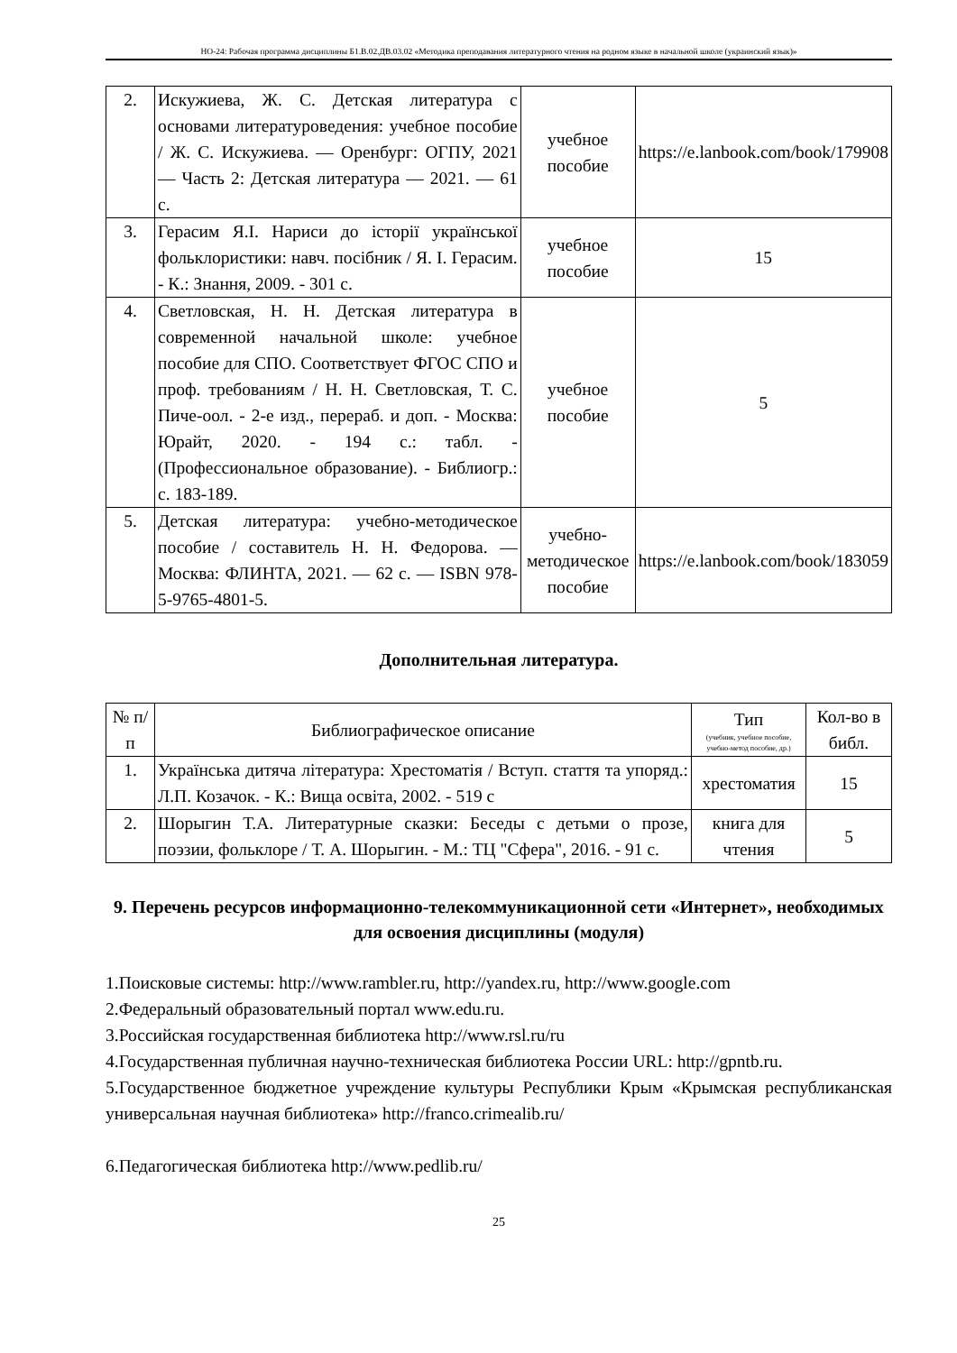НО-24: Рабочая программа дисциплины Б1.В.02.ДВ.03.02 «Методика преподавания литературного чтения на родном языке в начальной школе (украинский язык)»
| 2. | Искужиева, Ж. С. Детская литература с основами литературоведения: учебное пособие / Ж. С. Искужиева. — Оренбург: ОГПУ, 2021 — Часть 2: Детская литература — 2021. — 61 с. | учебное пособие | https://e.lanbook.com/book/179908 |
| 3. | Герасим Я.І. Нариси до історії української фольклористики: навч. посібник / Я. І. Герасим. - К.: Знання, 2009. - 301 с. | учебное пособие | 15 |
| 4. | Светловская, Н. Н. Детская литература в современной начальной школе: учебное пособие для СПО. Соответствует ФГОС СПО и проф. требованиям / Н. Н. Светловская, Т. С. Пиче-оол. - 2-е изд., перераб. и доп. - Москва: Юрайт, 2020. - 194 с.: табл. - (Профессиональное образование). - Библиогр.: с. 183-189. | учебное пособие | 5 |
| 5. | Детская литература: учебно-методическое пособие / составитель Н. Н. Федорова. — Москва: ФЛИНТА, 2021. — 62 с. — ISBN 978-5-9765-4801-5. | учебно-методическое пособие | https://e.lanbook.com/book/183059 |
Дополнительная литература.
| № п/п | Библиографическое описание | Тип (учебник, учебное пособие, учебно-метод пособие, др.) | Кол-во в библ. |
| --- | --- | --- | --- |
| 1. | Українська дитяча література: Хрестоматія / Вступ. стаття та упоряд.: Л.П. Козачок. - К.: Вища освіта, 2002. - 519 с | хрестоматия | 15 |
| 2. | Шорыгин Т.А. Литературные сказки: Беседы с детьми о прозе, поэзии, фольклоре / Т. А. Шорыгин. - М.: ТЦ "Сфера", 2016. - 91 с. | книга для чтения | 5 |
9. Перечень ресурсов информационно-телекоммуникационной сети «Интернет», необходимых для освоения дисциплины (модуля)
1.Поисковые системы: http://www.rambler.ru, http://yandex.ru, http://www.google.com
2.Федеральный образовательный портал www.edu.ru.
3.Российская государственная библиотека http://www.rsl.ru/ru
4.Государственная публичная научно-техническая библиотека России URL: http://gpntb.ru.
5.Государственное бюджетное учреждение культуры Республики Крым «Крымская республиканская универсальная научная библиотека» http://franco.crimealib.ru/
6.Педагогическая библиотека http://www.pedlib.ru/
25